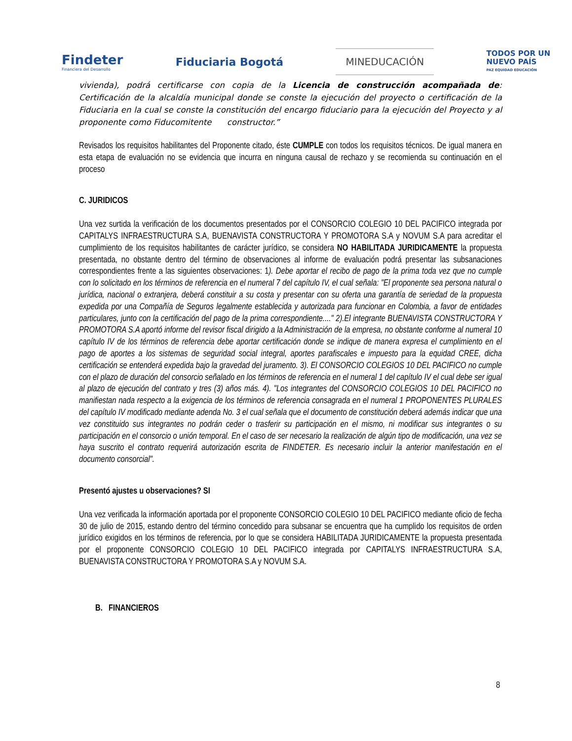Findeter
Financiera del Desarrollo
Fiduciaria Bogotá
MINEDUCACIÓN
TODOS POR UN
NUEVO PAÍS
PAZ EQUIDAD EDUCACIÓN
vivienda), podrá certificarse con copia de la Licencia de construcción acompañada de: Certificación de la alcaldía municipal donde se conste la ejecución del proyecto o certificación de la Fiduciaria en la cual se conste la constitución del encargo fiduciario para la ejecución del Proyecto y al proponente como Fiducomitente constructor.”
Revisados los requisitos habilitantes del Proponente citado, éste CUMPLE con todos los requisitos técnicos. De igual manera en esta etapa de evaluación no se evidencia que incurra en ninguna causal de rechazo y se recomienda su continuación en el proceso
C. JURIDICOS
Una vez surtida la verificación de los documentos presentados por el CONSORCIO COLEGIO 10 DEL PACIFICO integrada por CAPITALYS INFRAESTRUCTURA S.A, BUENAVISTA CONSTRUCTORA Y PROMOTORA S.A y NOVUM S.A para acreditar el cumplimiento de los requisitos habilitantes de carácter jurídico, se considera NO HABILITADA JURIDICAMENTE la propuesta presentada, no obstante dentro del término de observaciones al informe de evaluación podrá presentar las subsanaciones correspondientes frente a las siguientes observaciones: 1). Debe aportar el recibo de pago de la prima toda vez que no cumple con lo solicitado en los términos de referencia en el numeral 7 del capítulo IV, el cual señala: "El proponente sea persona natural o jurídica, nacional o extranjera, deberá constituir a su costa y presentar con su oferta una garantía de seriedad de la propuesta expedida por una Compañía de Seguros legalmente establecida y autorizada para funcionar en Colombia, a favor de entidades particulares, junto con la certificación del pago de la prima correspondiente...." 2).El integrante BUENAVISTA CONSTRUCTORA Y PROMOTORA S.A aportó informe del revisor fiscal dirigido a la Administración de la empresa, no obstante conforme al numeral 10 capítulo IV de los términos de referencia debe aportar certificación donde se indique de manera expresa el cumplimiento en el pago de aportes a los sistemas de seguridad social integral, aportes parafiscales e impuesto para la equidad CREE, dicha certificación se entenderá expedida bajo la gravedad del juramento. 3). El CONSORCIO COLEGIOS 10 DEL PACIFICO no cumple con el plazo de duración del consorcio señalado en los términos de referencia en el numeral 1 del capítulo IV el cual debe ser igual al plazo de ejecución del contrato y tres (3) años más. 4). "Los integrantes del CONSORCIO COLEGIOS 10 DEL PACIFICO no manifiestan nada respecto a la exigencia de los términos de referencia consagrada en el numeral 1 PROPONENTES PLURALES del capítulo IV modificado mediante adenda No. 3 el cual señala que el documento de constitución deberá además indicar que una vez constituido sus integrantes no podrán ceder o trasferir su participación en el mismo, ni modificar sus integrantes o su participación en el consorcio o unión temporal. En el caso de ser necesario la realización de algún tipo de modificación, una vez se haya suscrito el contrato requerirá autorización escrita de FINDETER. Es necesario incluir la anterior manifestación en el documento consorcial".
Presentó ajustes u observaciones? SI
Una vez verificada la información aportada por el proponente CONSORCIO COLEGIO 10 DEL PACIFICO mediante oficio de fecha 30 de julio de 2015, estando dentro del término concedido para subsanar se encuentra que ha cumplido los requisitos de orden jurídico exigidos en los términos de referencia, por lo que se considera HABILITADA JURIDICAMENTE la propuesta presentada por el proponente CONSORCIO COLEGIO 10 DEL PACIFICO integrada por CAPITALYS INFRAESTRUCTURA S.A, BUENAVISTA CONSTRUCTORA Y PROMOTORA S.A y NOVUM S.A.
B. FINANCIEROS
8